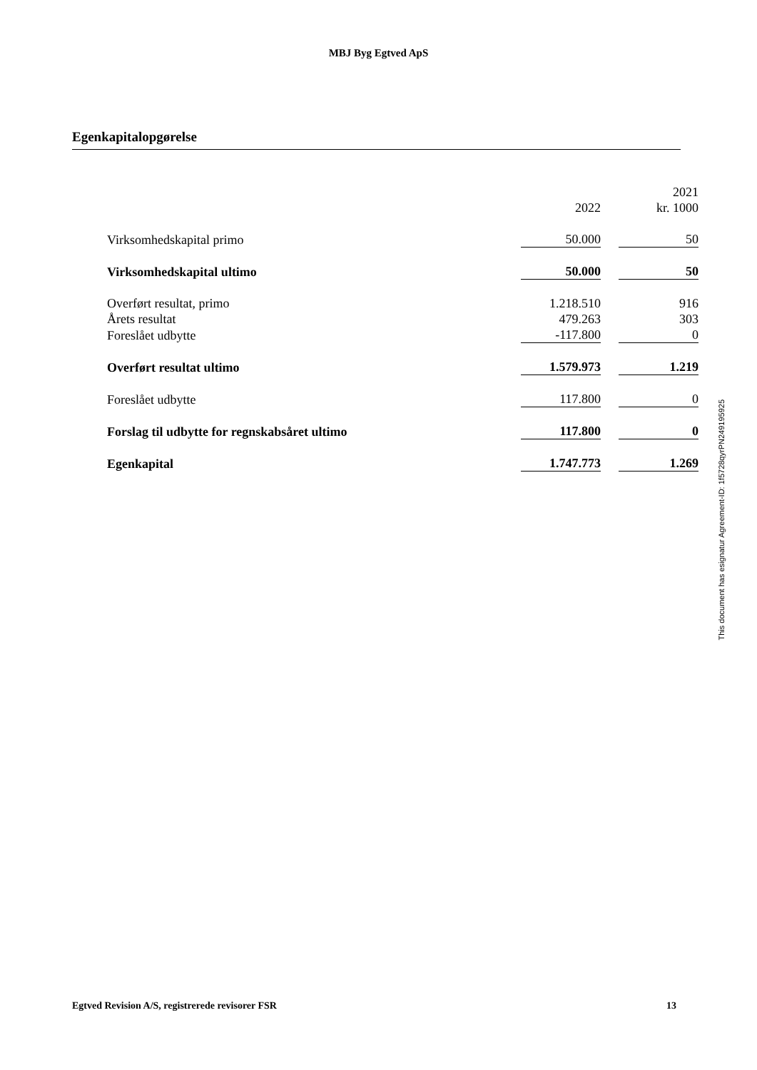MBJ Byg Egtved ApS
Egenkapitalopgørelse
| | | | 2021 |
| | 2022 | | kr. 1000 |
| Virksomhedskapital primo | 50.000 | | 50 |
| Virksomhedskapital ultimo | 50.000 | | 50 |
| Overført resultat, primo | 1.218.510 | | 916 |
| Årets resultat | 479.263 | | 303 |
| Foreslået udbytte | -117.800 | | 0 |
| Overført resultat ultimo | 1.579.973 | | 1.219 |
| Foreslået udbytte | 117.800 | | 0 |
| Forslag til udbytte for regnskabsåret ultimo | 117.800 | | 0 |
| Egenkapital | 1.747.773 | | 1.269 |
This document has esignatur Agreement-ID: 1f5728qyrPN249195925
Egtved Revision A/S, registrerede revisorer FSR 13